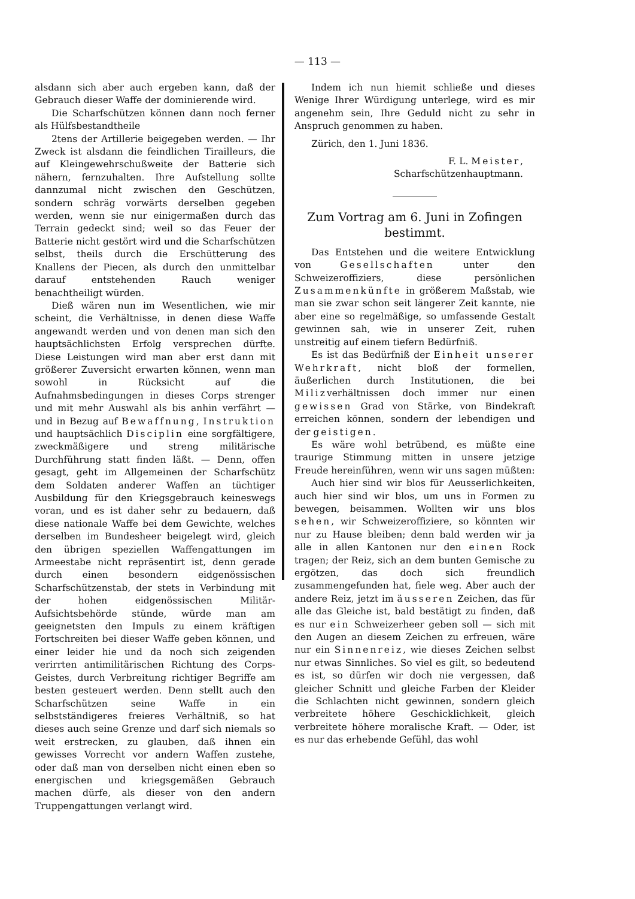— 113 —
alsdann sich aber auch ergeben kann, daß der Gebrauch dieser Waffe der dominierende wird.
Die Scharfschützen können dann noch ferner als Hülfsbestandtheile
2tens der Artillerie beigegeben werden. — Ihr Zweck ist alsdann die feindlichen Tirailleurs, die auf Kleingewehrschußweite der Batterie sich nähern, fernzuhalten. Ihre Aufstellung sollte dannzumal nicht zwischen den Geschützen, sondern schräg vorwärts derselben gegeben werden, wenn sie nur einigermaßen durch das Terrain gedeckt sind; weil so das Feuer der Batterie nicht gestört wird und die Scharfschützen selbst, theils durch die Erschütterung des Knallens der Piecen, als durch den unmittelbar darauf entstehenden Rauch weniger benachtheiligt würden.
Dieß wären nun im Wesentlichen, wie mir scheint, die Verhältnisse, in denen diese Waffe angewandt werden und von denen man sich den hauptsächlichsten Erfolg versprechen dürfte. Diese Leistungen wird man aber erst dann mit größerer Zuversicht erwarten können, wenn man sowohl in Rücksicht auf die Aufnahmsbedingungen in dieses Corps strenger und mit mehr Auswahl als bis anhin verfährt — und in Bezug auf Bewaffnung, Instruktion und hauptsächlich Disciplin eine sorgfältigere, zweckmäßigere und streng militärische Durchführung statt finden läßt. — Denn, offen gesagt, geht im Allgemeinen der Scharfschütz dem Soldaten anderer Waffen an tüchtiger Ausbildung für den Kriegsgebrauch keineswegs voran, und es ist daher sehr zu bedauern, daß diese nationale Waffe bei dem Gewichte, welches derselben im Bundesheer beigelegt wird, gleich den übrigen speziellen Waffengattungen im Armeestabe nicht repräsentirt ist, denn gerade durch einen besondern eidgenössischen Scharfschützenstab, der stets in Verbindung mit der hohen eidgenössischen Militär-Aufsichtsbehörde stünde, würde man am geeignetsten den Impuls zu einem kräftigen Fortschreiten bei dieser Waffe geben können, und einer leider hie und da noch sich zeigenden verirrten antimilitärischen Richtung des Corps-Geistes, durch Verbreitung richtiger Begriffe am besten gesteuert werden. Denn stellt auch den Scharfschützen seine Waffe in ein selbstständigeres freieres Verhältniß, so hat dieses auch seine Grenze und darf sich niemals so weit erstrecken, zu glauben, daß ihnen ein gewisses Vorrecht vor andern Waffen zustehe, oder daß man von derselben nicht einen eben so energischen und kriegsgemäßen Gebrauch machen dürfe, als dieser von den andern Truppengattungen verlangt wird.
Indem ich nun hiemit schließe und dieses Wenige Ihrer Würdigung unterlege, wird es mir angenehm sein, Ihre Geduld nicht zu sehr in Anspruch genommen zu haben.
Zürich, den 1. Juni 1836.
F. L. Meister,
Scharfschützenhauptmann.
Zum Vortrag am 6. Juni in Zofingen bestimmt.
Das Entstehen und die weitere Entwicklung von Gesellschaften unter den Schweizeroffiziers, diese persönlichen Zusammenkünfte in größerem Maßstab, wie man sie zwar schon seit längerer Zeit kannte, nie aber eine so regelmäßige, so umfassende Gestalt gewinnen sah, wie in unserer Zeit, ruhen unstreitig auf einem tiefern Bedürfniß.
Es ist das Bedürfniß der Einheit unserer Wehrkraft, nicht bloß der formellen, äußerlichen durch Institutionen, die bei Milizverhältnissen doch immer nur einen gewissen Grad von Stärke, von Bindekraft erreichen können, sondern der lebendigen und der geistigen.
Es wäre wohl betrübend, es müßte eine traurige Stimmung mitten in unsere jetzige Freude hereinführen, wenn wir uns sagen müßten:
Auch hier sind wir blos für Aeusserlichkeiten, auch hier sind wir blos, um uns in Formen zu bewegen, beisammen. Wollten wir uns blos sehen, wir Schweizeroffiziere, so könnten wir nur zu Hause bleiben; denn bald werden wir ja alle in allen Kantonen nur den einen Rock tragen; der Reiz, sich an dem bunten Gemische zu ergötzen, das doch sich freundlich zusammengefunden hat, fiele weg. Aber auch der andere Reiz, jetzt im äusseren Zeichen, das für alle das Gleiche ist, bald bestätigt zu finden, daß es nur ein Schweizerheer geben soll — sich mit den Augen an diesem Zeichen zu erfreuen, wäre nur ein Sinnenreiz, wie dieses Zeichen selbst nur etwas Sinnliches. So viel es gilt, so bedeutend es ist, so dürfen wir doch nie vergessen, daß gleicher Schnitt und gleiche Farben der Kleider die Schlachten nicht gewinnen, sondern gleich verbreitete höhere Geschicklichkeit, gleich verbreitete höhere moralische Kraft. — Oder, ist es nur das erhebende Gefühl, das wohl